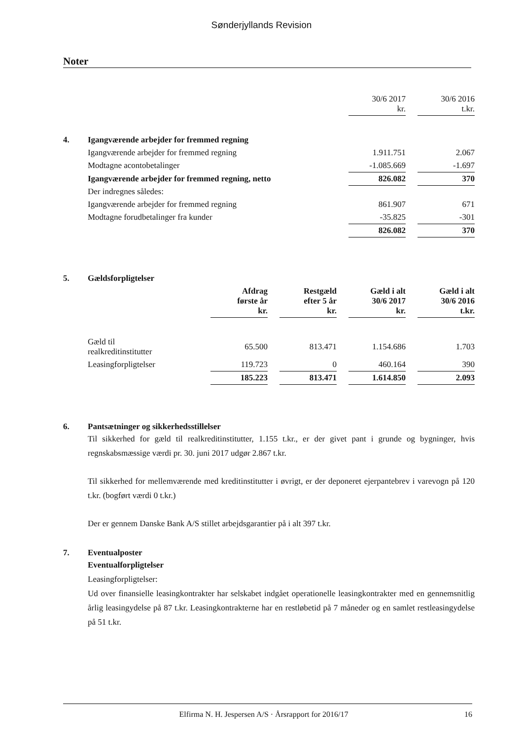Sønderjyllands Revision
Noter
| | | 30/6 2017 kr. | | 30/6 2016 t.kr. |
| 4. | Igangværende arbejder for fremmed regning | | | |
| | Igangværende arbejder for fremmed regning | 1.911.751 | | 2.067 |
| | Modtagne acontobetalinger | -1.085.669 | | -1.697 |
| | Igangværende arbejder for fremmed regning, netto | 826.082 | | 370 |
| | Der indregnes således: | | | |
| | Igangværende arbejder for fremmed regning | 861.907 | | 671 |
| | Modtagne forudbetalinger fra kunder | -35.825 | | -301 |
| | | 826.082 | | 370 |
| 5. | Gældsforpligtelser | | | | | | | |
| | | Afdrag første år kr. | | Restgæld efter 5 år kr. | | Gæld i alt 30/6 2017 kr. | | Gæld i alt 30/6 2016 t.kr. |
| | Gæld til realkreditinstitutter | 65.500 | | 813.471 | | 1.154.686 | | 1.703 |
| | Leasingforpligtelser | 119.723 | | 0 | | 460.164 | | 390 |
| | | 185.223 | | 813.471 | | 1.614.850 | | 2.093 |
6. Pantsætninger og sikkerhedsstillelser
Til sikkerhed for gæld til realkreditinstitutter, 1.155 t.kr., er der givet pant i grunde og bygninger, hvis regnskabsmæssige værdi pr. 30. juni 2017 udgør 2.867 t.kr.
Til sikkerhed for mellemværende med kreditinstitutter i øvrigt, er der deponeret ejerpantebrev i varevogn på 120 t.kr. (bogført værdi 0 t.kr.)
Der er gennem Danske Bank A/S stillet arbejdsgarantier på i alt 397 t.kr.
7. Eventualposter
Eventualforpligtelser
Leasingforpligtelser:
Ud over finansielle leasingkontrakter har selskabet indgået operationelle leasingkontrakter med en gennemsnitlig årlig leasingydelse på 87 t.kr. Leasingkontrakterne har en restløbetid på 7 måneder og en samlet restleasingydelse på 51 t.kr.
Elfirma N. H. Jespersen A/S · Årsrapport for 2016/17 16